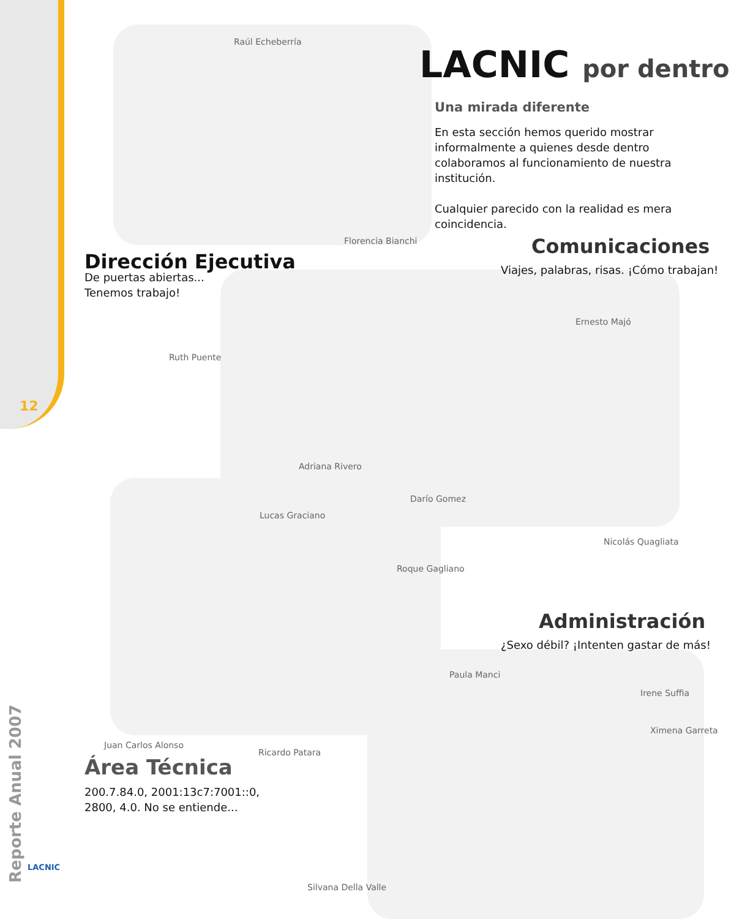LACNIC por dentro
Una mirada diferente
En esta sección hemos querido mostrar informalmente a quienes desde dentro colaboramos al funcionamiento de nuestra institución.
Cualquier parecido con la realidad es mera coincidencia.
Raúl Echeberría
Florencia Bianchi
Dirección Ejecutiva
De puertas abiertas...
Tenemos trabajo!
Comunicaciones
Viajes, palabras, risas. ¡Cómo trabajan!
Ruth Puente
Ernesto Majó
Adriana Rivero
Darío Gomez
Lucas Graciano
Nicolás Quagliata
Roque Gagliano
Administración
¿Sexo débil? ¡Intenten gastar de más!
Paula Manci
Irene Suffia
Ximena Garreta
Juan Carlos Alonso
Ricardo Patara
Área Técnica
200.7.84.0, 2001:13c7:7001::0,
2800, 4.0. No se entiende...
Silvana Della Valle
12
Reporte Anual 2007
LACNIC